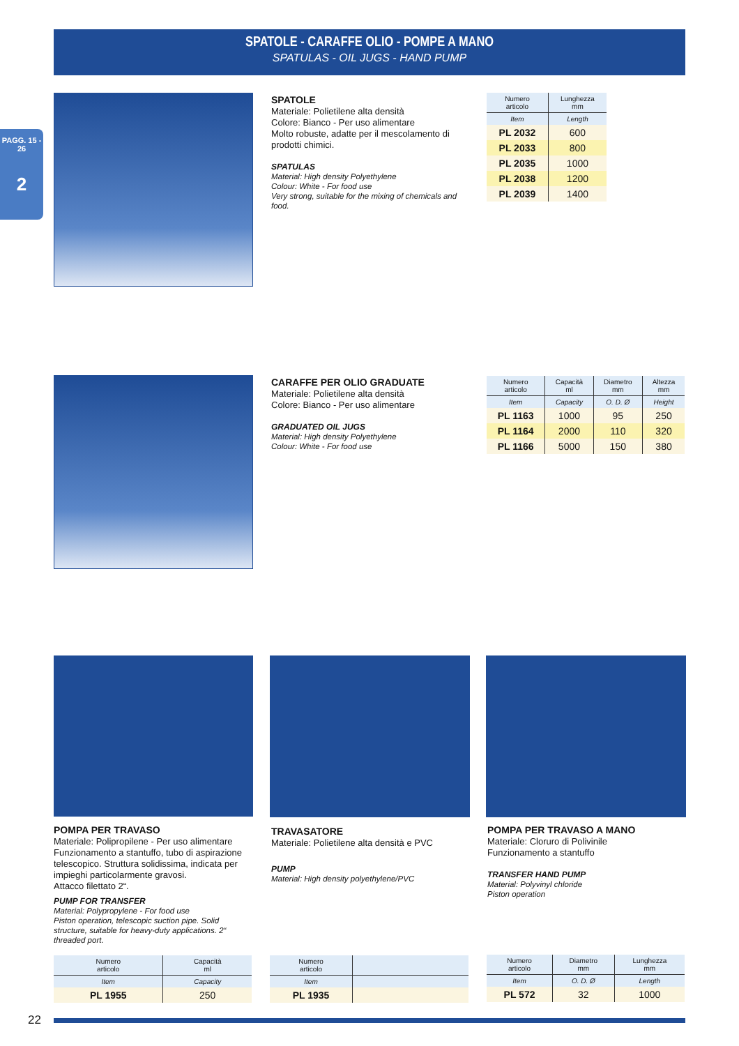SPATOLE - CARAFFE OLIO - POMPE A MANO
SPATULAS - OIL JUGS - HAND PUMP
PAGG. 15 - 26
2
SPATOLE
Materiale: Polietilene alta densità
Colore: Bianco - Per uso alimentare
Molto robuste, adatte per il mescolamento di prodotti chimici.
SPATULAS
Material: High density Polyethylene
Colour: White - For food use
Very strong, suitable for the mixing of chemicals and food.
| Numero articolo | Lunghezza mm |
| --- | --- |
| Item | Length |
| PL 2032 | 600 |
| PL 2033 | 800 |
| PL 2035 | 1000 |
| PL 2038 | 1200 |
| PL 2039 | 1400 |
CARAFFE PER OLIO GRADUATE
Materiale: Polietilene alta densità
Colore: Bianco - Per uso alimentare
GRADUATED OIL JUGS
Material: High density Polyethylene
Colour: White - For food use
| Numero articolo | Capacità ml | Diametro mm | Altezza mm |
| --- | --- | --- | --- |
| Item | Capacity | O. D. Ø | Height |
| PL 1163 | 1000 | 95 | 250 |
| PL 1164 | 2000 | 110 | 320 |
| PL 1166 | 5000 | 150 | 380 |
POMPA PER TRAVASO
Materiale: Polipropilene - Per uso alimentare
Funzionamento a stantuffo, tubo di aspirazione telescopico. Struttura solidissima, indicata per impieghi particolarmente gravosi.
Attacco filettato 2“.
PUMP FOR TRANSFER
Material: Polypropylene - For food use
Piston operation, telescopic suction pipe. Solid structure, suitable for heavy-duty applications. 2“ threaded port.
TRAVASATORE
Materiale: Polietilene alta densità e PVC
PUMP
Material: High density polyethylene/PVC
POMPA PER TRAVASO A MANO
Materiale: Cloruro di Polivinile
Funzionamento a stantuffo
TRANSFER HAND PUMP
Material: Polyvinyl chloride
Piston operation
| Numero articolo | Capacità ml |
| --- | --- |
| Item | Capacity |
| PL 1955 | 250 |
| Numero articolo | |
| --- | --- |
| Item | |
| PL 1935 | |
| Numero articolo | Diametro mm | Lunghezza mm |
| --- | --- | --- |
| Item | O. D. Ø | Length |
| PL 572 | 32 | 1000 |
22